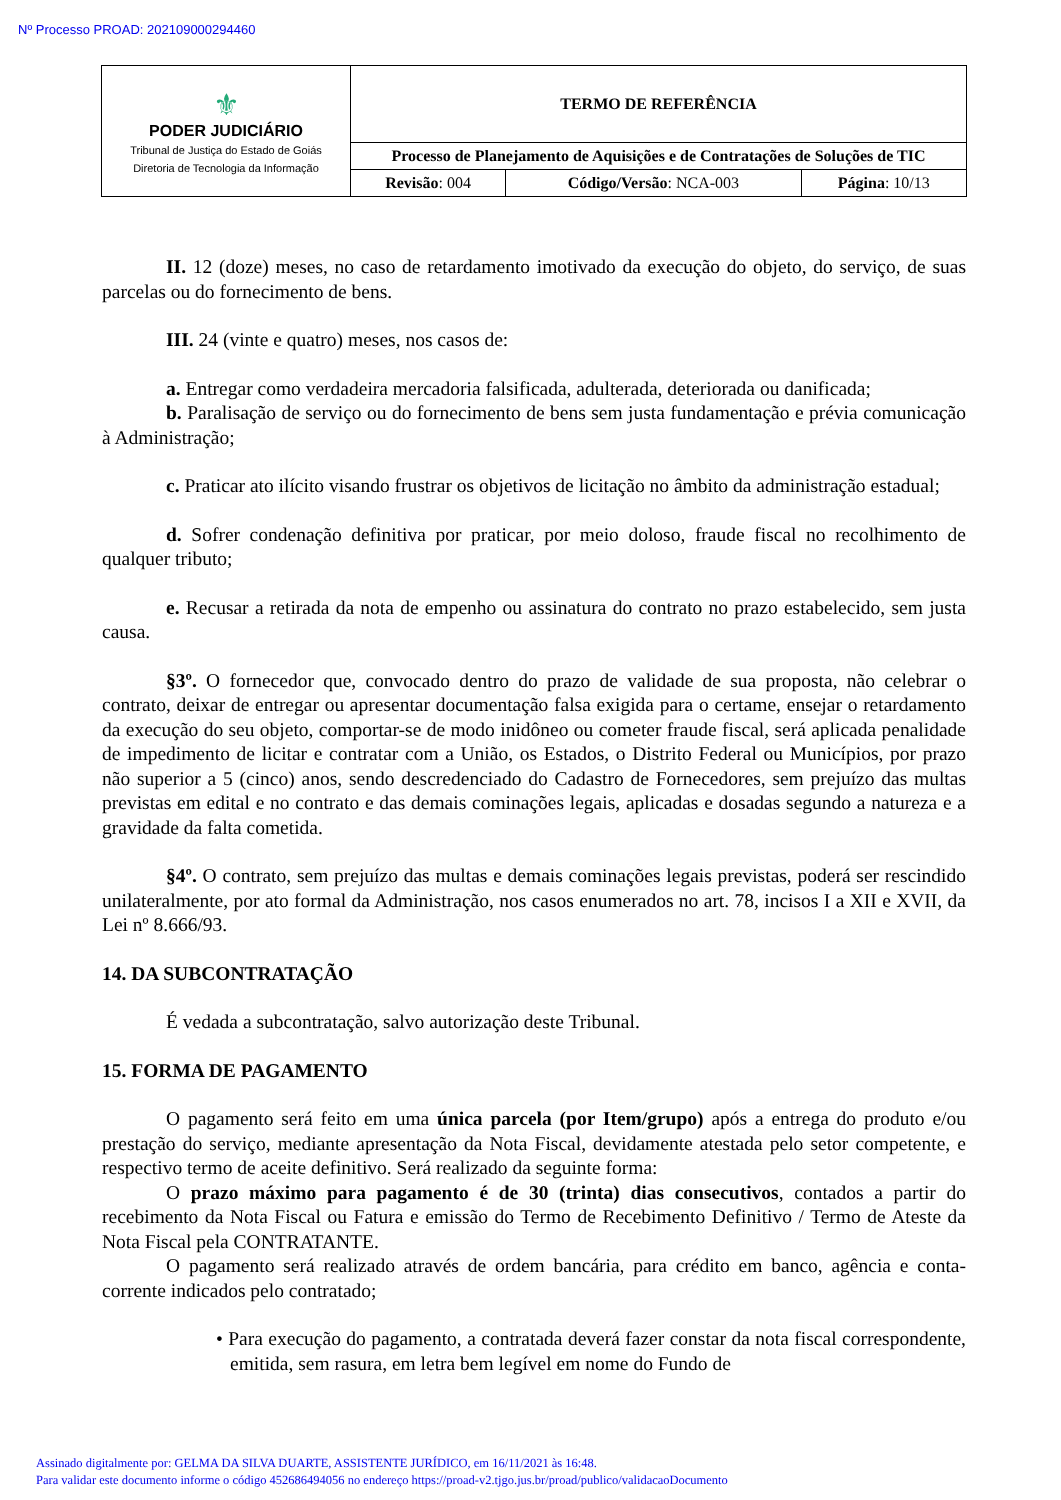Nº Processo PROAD: 202109000294460
| ⚜ PODER JUDICIÁRIO Tribunal de Justiça do Estado de Goiás Diretoria de Tecnologia da Informação | TERMO DE REFERÊNCIA | | |
| | Processo de Planejamento de Aquisições e de Contratações de Soluções de TIC | | |
| | Revisão : 004 | Código/Versão : NCA-003 | Página : 10/13 |
II. 12 (doze) meses, no caso de retardamento imotivado da execução do objeto, do serviço, de suas parcelas ou do fornecimento de bens.
III. 24 (vinte e quatro) meses, nos casos de:
a. Entregar como verdadeira mercadoria falsificada, adulterada, deteriorada ou danificada;
b. Paralisação de serviço ou do fornecimento de bens sem justa fundamentação e prévia comunicação à Administração;
c. Praticar ato ilícito visando frustrar os objetivos de licitação no âmbito da administração estadual;
d. Sofrer condenação definitiva por praticar, por meio doloso, fraude fiscal no recolhimento de qualquer tributo;
e. Recusar a retirada da nota de empenho ou assinatura do contrato no prazo estabelecido, sem justa causa.
§3º. O fornecedor que, convocado dentro do prazo de validade de sua proposta, não celebrar o contrato, deixar de entregar ou apresentar documentação falsa exigida para o certame, ensejar o retardamento da execução do seu objeto, comportar-se de modo inidôneo ou cometer fraude fiscal, será aplicada penalidade de impedimento de licitar e contratar com a União, os Estados, o Distrito Federal ou Municípios, por prazo não superior a 5 (cinco) anos, sendo descredenciado do Cadastro de Fornecedores, sem prejuízo das multas previstas em edital e no contrato e das demais cominações legais, aplicadas e dosadas segundo a natureza e a gravidade da falta cometida.
§4º. O contrato, sem prejuízo das multas e demais cominações legais previstas, poderá ser rescindido unilateralmente, por ato formal da Administração, nos casos enumerados no art. 78, incisos I a XII e XVII, da Lei nº 8.666/93.
14. DA SUBCONTRATAÇÃO
É vedada a subcontratação, salvo autorização deste Tribunal.
15. FORMA DE PAGAMENTO
O pagamento será feito em uma única parcela (por Item/grupo) após a entrega do produto e/ou prestação do serviço, mediante apresentação da Nota Fiscal, devidamente atestada pelo setor competente, e respectivo termo de aceite definitivo. Será realizado da seguinte forma:
O prazo máximo para pagamento é de 30 (trinta) dias consecutivos, contados a partir do recebimento da Nota Fiscal ou Fatura e emissão do Termo de Recebimento Definitivo / Termo de Ateste da Nota Fiscal pela CONTRATANTE.
O pagamento será realizado através de ordem bancária, para crédito em banco, agência e conta-corrente indicados pelo contratado;
• Para execução do pagamento, a contratada deverá fazer constar da nota fiscal correspondente, emitida, sem rasura, em letra bem legível em nome do Fundo de
Assinado digitalmente por: GELMA DA SILVA DUARTE, ASSISTENTE JURÍDICO, em 16/11/2021 às 16:48.
Para validar este documento informe o código 452686494056 no endereço https://proad-v2.tjgo.jus.br/proad/publico/validacaoDocumento